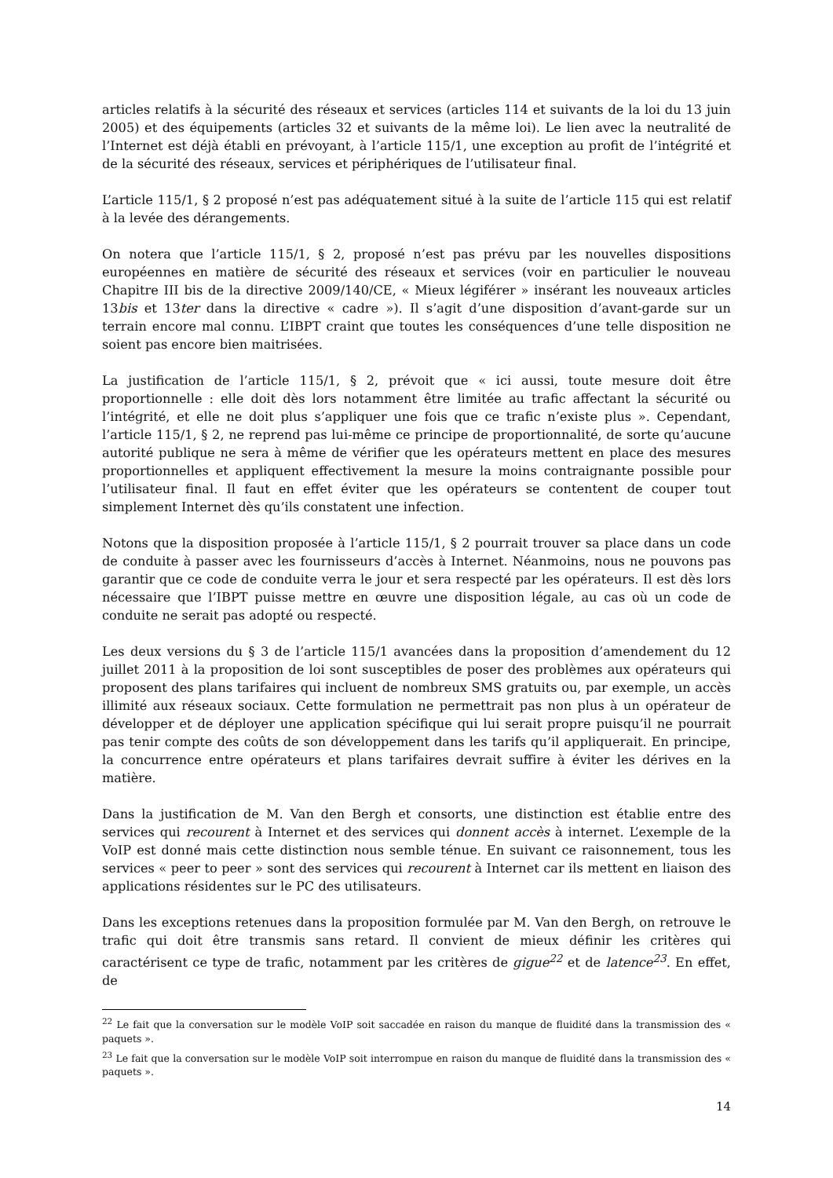articles relatifs à la sécurité des réseaux et services (articles 114 et suivants de la loi du 13 juin 2005) et des équipements (articles 32 et suivants de la même loi). Le lien avec la neutralité de l’Internet est déjà établi en prévoyant, à l’article 115/1, une exception au profit de l’intégrité et de la sécurité des réseaux, services et périphériques de l’utilisateur final.
L’article 115/1, § 2 proposé n’est pas adéquatement situé à la suite de l’article 115 qui est relatif à la levée des dérangements.
On notera que l’article 115/1, § 2, proposé n’est pas prévu par les nouvelles dispositions européennes en matière de sécurité des réseaux et services (voir en particulier le nouveau Chapitre III bis de la directive 2009/140/CE, « Mieux légiférer » insérant les nouveaux articles 13bis et 13ter dans la directive « cadre »). Il s’agit d’une disposition d’avant-garde sur un terrain encore mal connu. L’IBPT craint que toutes les conséquences d’une telle disposition ne soient pas encore bien maitrisées.
La justification de l’article 115/1, § 2, prévoit que « ici aussi, toute mesure doit être proportionnelle : elle doit dès lors notamment être limitée au trafic affectant la sécurité ou l’intégrité, et elle ne doit plus s’appliquer une fois que ce trafic n’existe plus ». Cependant, l’article 115/1, § 2, ne reprend pas lui-même ce principe de proportionnalité, de sorte qu’aucune autorité publique ne sera à même de vérifier que les opérateurs mettent en place des mesures proportionnelles et appliquent effectivement la mesure la moins contraignante possible pour l’utilisateur final. Il faut en effet éviter que les opérateurs se contentent de couper tout simplement Internet dès qu’ils constatent une infection.
Notons que la disposition proposée à l’article 115/1, § 2 pourrait trouver sa place dans un code de conduite à passer avec les fournisseurs d’accès à Internet. Néanmoins, nous ne pouvons pas garantir que ce code de conduite verra le jour et sera respecté par les opérateurs. Il est dès lors nécessaire que l’IBPT puisse mettre en œuvre une disposition légale, au cas où un code de conduite ne serait pas adopté ou respecté.
Les deux versions du § 3 de l’article 115/1 avancées dans la proposition d’amendement du 12 juillet 2011 à la proposition de loi sont susceptibles de poser des problèmes aux opérateurs qui proposent des plans tarifaires qui incluent de nombreux SMS gratuits ou, par exemple, un accès illimité aux réseaux sociaux. Cette formulation ne permettrait pas non plus à un opérateur de développer et de déployer une application spécifique qui lui serait propre puisqu’il ne pourrait pas tenir compte des coûts de son développement dans les tarifs qu’il appliquerait. En principe, la concurrence entre opérateurs et plans tarifaires devrait suffire à éviter les dérives en la matière.
Dans la justification de M. Van den Bergh et consorts, une distinction est établie entre des services qui recourent à Internet et des services qui donnent accès à internet. L’exemple de la VoIP est donné mais cette distinction nous semble ténue. En suivant ce raisonnement, tous les services « peer to peer » sont des services qui recourent à Internet car ils mettent en liaison des applications résidentes sur le PC des utilisateurs.
Dans les exceptions retenues dans la proposition formulée par M. Van den Bergh, on retrouve le trafic qui doit être transmis sans retard. Il convient de mieux définir les critères qui caractérisent ce type de trafic, notamment par les critères de gigue<sup>22</sup> et de latence<sup>23</sup>. En effet, de
<sup>22</sup> Le fait que la conversation sur le modèle VoIP soit saccadée en raison du manque de fluidité dans la transmission des « paquets ».
<sup>23</sup> Le fait que la conversation sur le modèle VoIP soit interrompue en raison du manque de fluidité dans la transmission des « paquets ».
14